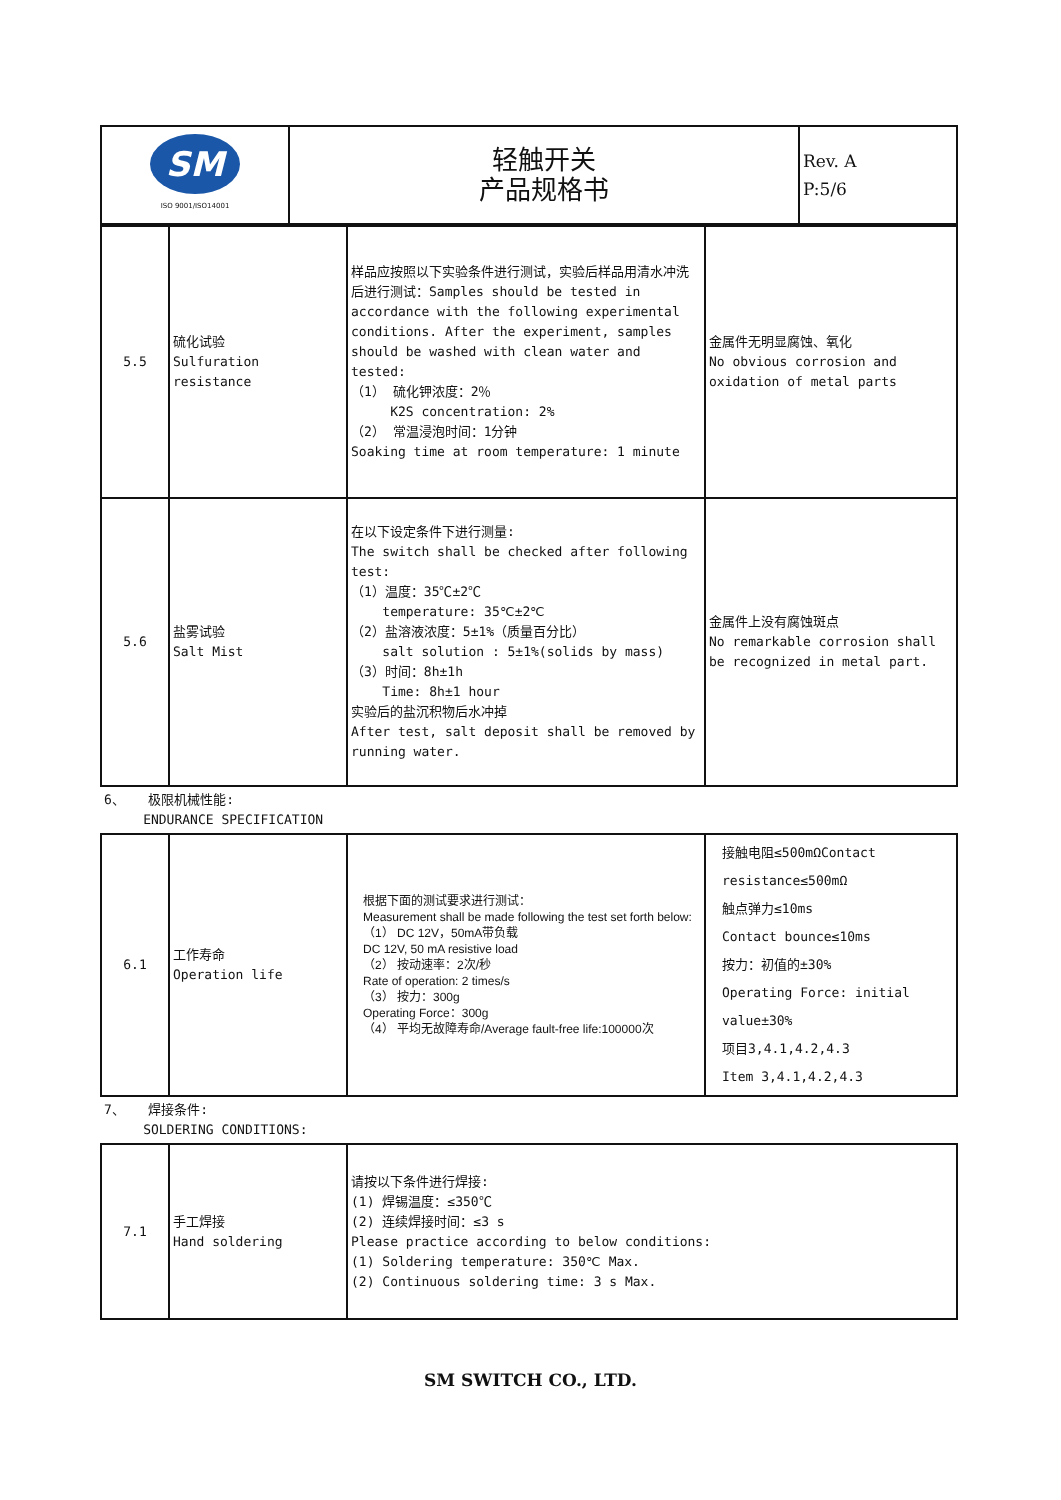| SM ISO 9001/ISO14001 | 轻触开关 产品规格书 | Rev. A P:5/6 |
| 5.5 | 硫化试验 Sulfuration resistance | 样品应按照以下实验条件进行测试，实验后样品用清水冲洗后进行测试：Samples should be tested in accordance with the following experimental conditions. After the experiment, samples should be washed with clean water and tested: （1） 硫化钾浓度：2％ K2S concentration: 2% （2） 常温浸泡时间：1分钟 Soaking time at room temperature: 1 minute | 金属件无明显腐蚀、氧化 No obvious corrosion and oxidation of metal parts |
| 5.6 | 盐雾试验 Salt Mist | 在以下设定条件下进行测量: The switch shall be checked after following test: （1）温度：35℃±2℃ temperature: 35℃±2℃ （2）盐溶液浓度：5±1%（质量百分比） salt solution : 5±1%(solids by mass) （3）时间：8h±1h Time: 8h±1 hour 实验后的盐沉积物后水冲掉 After test, salt deposit shall be removed by running water. | 金属件上没有腐蚀斑点 No remarkable corrosion shall be recognized in metal part. |
| 6、 极限机械性能: ENDURANCE SPECIFICATION | | | |
| 6.1 | 工作寿命 Operation life | 根据下面的测试要求进行测试： Measurement shall be made following the test set forth below: （1） DC 12V，50mA带负载 DC 12V, 50 mA resistive load （2） 按动速率：2次/秒 Rate of operation: 2 times/s （3） 按力：300g Operating Force：300g （4） 平均无故障寿命/Average fault-free life:100000次 | 接触电阻≤500mΩContact resistance≤500mΩ 触点弹力≤10ms Contact bounce≤10ms 按力：初值的±30% Operating Force: initial value±30% 项目3,4.1,4.2,4.3 Item 3,4.1,4.2,4.3 |
| 7、 焊接条件: SOLDERING CONDITIONS: | | | |
| 7.1 | 手工焊接 Hand soldering | 请按以下条件进行焊接: (1) 焊锡温度：≤350℃ (2) 连续焊接时间：≤3 s Please practice according to below conditions: (1) Soldering temperature: 350℃ Max. (2) Continuous soldering time: 3 s Max. | |
SM SWITCH CO., LTD.